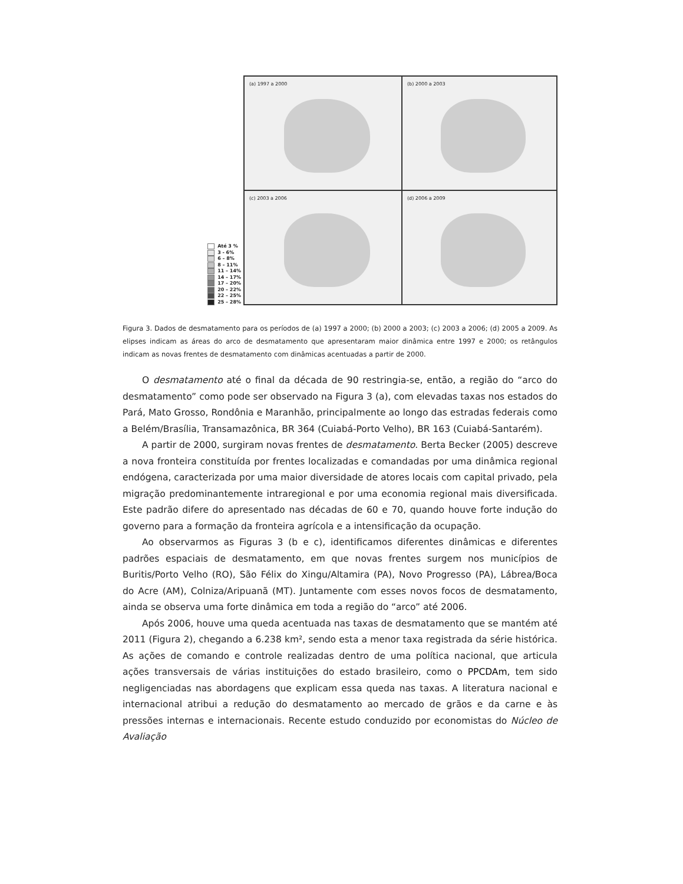Até 3 %
3 - 6%
6 – 8%
8 – 11%
11 – 14%
14 – 17%
17 – 20%
20 – 22%
22 – 25%
25 – 28%
(a) 1997 a 2000
(b) 2000 a 2003
(c) 2003 a 2006
(d) 2006 a 2009
Figura 3. Dados de desmatamento para os períodos de (a) 1997 a 2000; (b) 2000 a 2003; (c) 2003 a 2006; (d) 2005 a 2009. As elipses indicam as áreas do arco de desmatamento que apresentaram maior dinâmica entre 1997 e 2000; os retângulos indicam as novas frentes de desmatamento com dinâmicas acentuadas a partir de 2000.
O desmatamento até o final da década de 90 restringia-se, então, a região do “arco do desmatamento” como pode ser observado na Figura 3 (a), com elevadas taxas nos estados do Pará, Mato Grosso, Rondônia e Maranhão, principalmente ao longo das estradas federais como a Belém/Brasília, Transamazônica, BR 364 (Cuiabá-Porto Velho), BR 163 (Cuiabá-Santarém).
A partir de 2000, surgiram novas frentes de desmatamento. Berta Becker (2005) descreve a nova fronteira constituída por frentes localizadas e comandadas por uma dinâmica regional endógena, caracterizada por uma maior diversidade de atores locais com capital privado, pela migração predominantemente intraregional e por uma economia regional mais diversificada. Este padrão difere do apresentado nas décadas de 60 e 70, quando houve forte indução do governo para a formação da fronteira agrícola e a intensificação da ocupação.
Ao observarmos as Figuras 3 (b e c), identificamos diferentes dinâmicas e diferentes padrões espaciais de desmatamento, em que novas frentes surgem nos municípios de Buritis/Porto Velho (RO), São Félix do Xingu/Altamira (PA), Novo Progresso (PA), Lábrea/Boca do Acre (AM), Colniza/Aripuanã (MT). Juntamente com esses novos focos de desmatamento, ainda se observa uma forte dinâmica em toda a região do “arco” até 2006.
Após 2006, houve uma queda acentuada nas taxas de desmatamento que se mantém até 2011 (Figura 2), chegando a 6.238 km², sendo esta a menor taxa registrada da série histórica. As ações de comando e controle realizadas dentro de uma política nacional, que articula ações transversais de várias instituições do estado brasileiro, como o PPCDAm, tem sido negligenciadas nas abordagens que explicam essa queda nas taxas. A literatura nacional e internacional atribui a redução do desmatamento ao mercado de grãos e da carne e às pressões internas e internacionais. Recente estudo conduzido por economistas do Núcleo de Avaliação